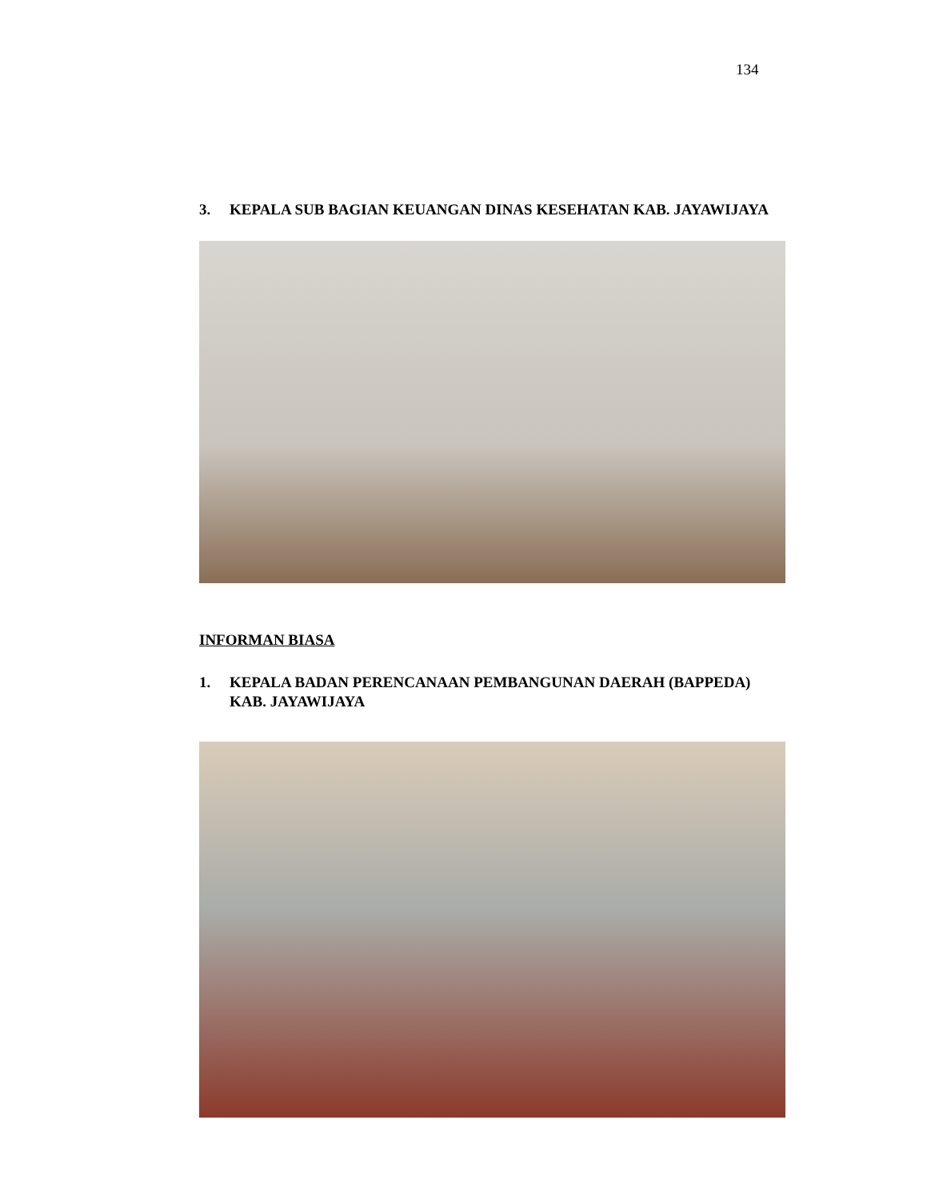134
3. KEPALA SUB BAGIAN KEUANGAN DINAS KESEHATAN KAB. JAYAWIJAYA
INFORMAN BIASA
1. KEPALA BADAN PERENCANAAN PEMBANGUNAN DAERAH (BAPPEDA) KAB. JAYAWIJAYA